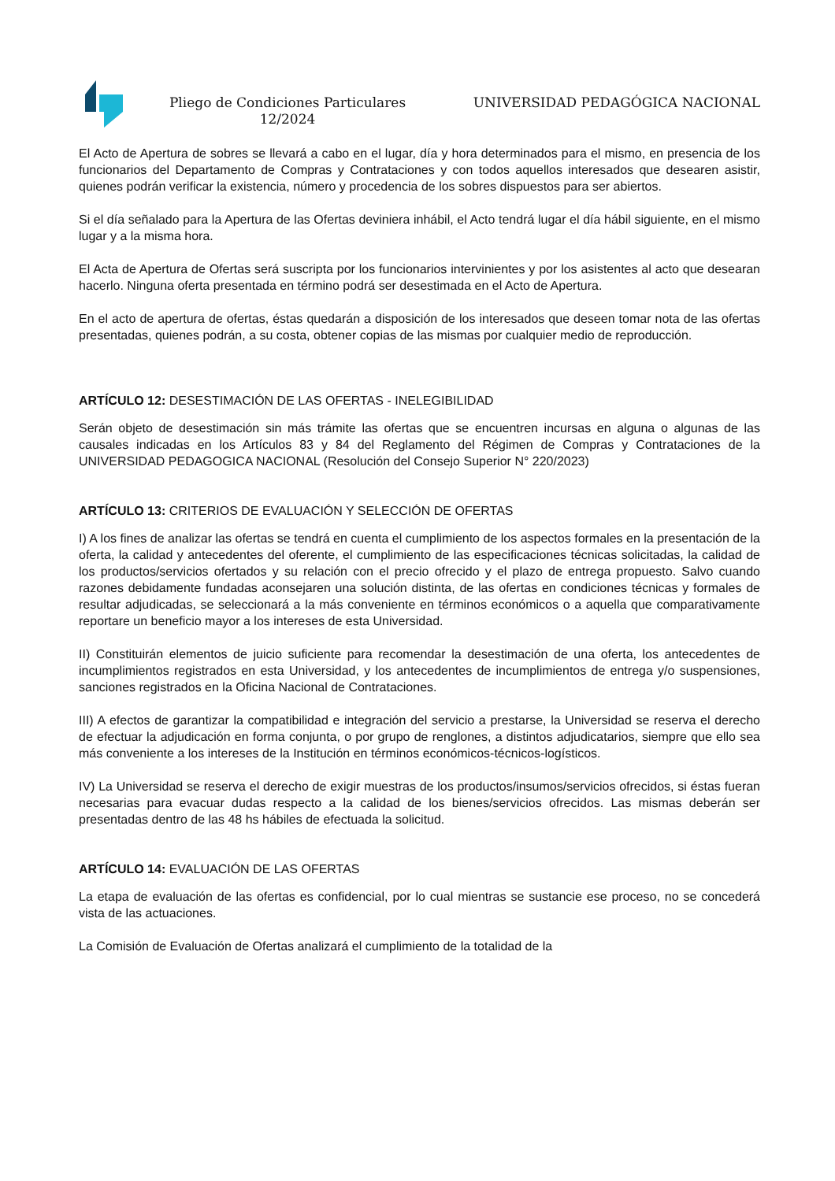Pliego de Condiciones Particulares 12/2024
UNIVERSIDAD PEDAGÓGICA NACIONAL
El Acto de Apertura de sobres se llevará a cabo en el lugar, día y hora determinados para el mismo, en presencia de los funcionarios del Departamento de Compras y Contrataciones y con todos aquellos interesados que desearen asistir, quienes podrán verificar la existencia, número y procedencia de los sobres dispuestos para ser abiertos.
Si el día señalado para la Apertura de las Ofertas deviniera inhábil, el Acto tendrá lugar el día hábil siguiente, en el mismo lugar y a la misma hora.
El Acta de Apertura de Ofertas será suscripta por los funcionarios intervinientes y por los asistentes al acto que desearan hacerlo. Ninguna oferta presentada en término podrá ser desestimada en el Acto de Apertura.
En el acto de apertura de ofertas, éstas quedarán a disposición de los interesados que deseen tomar nota de las ofertas presentadas, quienes podrán, a su costa, obtener copias de las mismas por cualquier medio de reproducción.
ARTÍCULO 12: DESESTIMACIÓN DE LAS OFERTAS - INELEGIBILIDAD
Serán objeto de desestimación sin más trámite las ofertas que se encuentren incursas en alguna o algunas de las causales indicadas en los Artículos 83 y 84 del Reglamento del Régimen de Compras y Contrataciones de la UNIVERSIDAD PEDAGOGICA NACIONAL (Resolución del Consejo Superior N° 220/2023)
ARTÍCULO 13: CRITERIOS DE EVALUACIÓN Y SELECCIÓN DE OFERTAS
I) A los fines de analizar las ofertas se tendrá en cuenta el cumplimiento de los aspectos formales en la presentación de la oferta, la calidad y antecedentes del oferente, el cumplimiento de las especificaciones técnicas solicitadas, la calidad de los productos/servicios ofertados y su relación con el precio ofrecido y el plazo de entrega propuesto. Salvo cuando razones debidamente fundadas aconsejaren una solución distinta, de las ofertas en condiciones técnicas y formales de resultar adjudicadas, se seleccionará a la más conveniente en términos económicos o a aquella que comparativamente reportare un beneficio mayor a los intereses de esta Universidad.
II) Constituirán elementos de juicio suficiente para recomendar la desestimación de una oferta, los antecedentes de incumplimientos registrados en esta Universidad, y los antecedentes de incumplimientos de entrega y/o suspensiones, sanciones registrados en la Oficina Nacional de Contrataciones.
III) A efectos de garantizar la compatibilidad e integración del servicio a prestarse, la Universidad se reserva el derecho de efectuar la adjudicación en forma conjunta, o por grupo de renglones, a distintos adjudicatarios, siempre que ello sea más conveniente a los intereses de la Institución en términos económicos-técnicos-logísticos.
IV) La Universidad se reserva el derecho de exigir muestras de los productos/insumos/servicios ofrecidos, si éstas fueran necesarias para evacuar dudas respecto a la calidad de los bienes/servicios ofrecidos. Las mismas deberán ser presentadas dentro de las 48 hs hábiles de efectuada la solicitud.
ARTÍCULO 14: EVALUACIÓN DE LAS OFERTAS
La etapa de evaluación de las ofertas es confidencial, por lo cual mientras se sustancie ese proceso, no se concederá vista de las actuaciones.
La Comisión de Evaluación de Ofertas analizará el cumplimiento de la totalidad de la